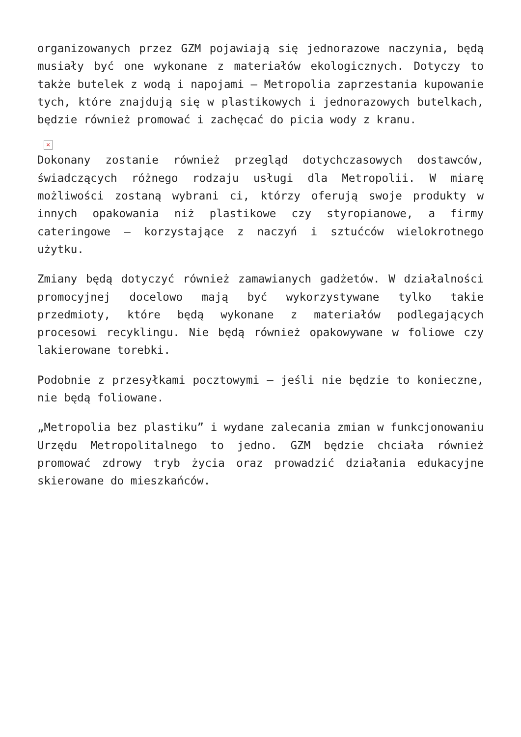organizowanych przez GZM pojawiają się jednorazowe naczynia, będą musiały być one wykonane z materiałów ekologicznych. Dotyczy to także butelek z wodą i napojami – Metropolia zaprzestania kupowanie tych, które znajdują się w plastikowych i jednorazowych butelkach, będzie również promować i zachęcać do picia wody z kranu.
×
Dokonany zostanie również przegląd dotychczasowych dostawców, świadczących różnego rodzaju usługi dla Metropolii. W miarę możliwości zostaną wybrani ci, którzy oferują swoje produkty w innych opakowania niż plastikowe czy styropianowe, a firmy cateringowe – korzystające z naczyń i sztućców wielokrotnego użytku.
Zmiany będą dotyczyć również zamawianych gadżetów. W działalności promocyjnej docelowo mają być wykorzystywane tylko takie przedmioty, które będą wykonane z materiałów podlegających procesowi recyklingu. Nie będą również opakowywane w foliowe czy lakierowane torebki.
Podobnie z przesyłkami pocztowymi – jeśli nie będzie to konieczne, nie będą foliowane.
„Metropolia bez plastiku” i wydane zalecania zmian w funkcjonowaniu Urzędu Metropolitalnego to jedno. GZM będzie chciała również promować zdrowy tryb życia oraz prowadzić działania edukacyjne skierowane do mieszkańców.